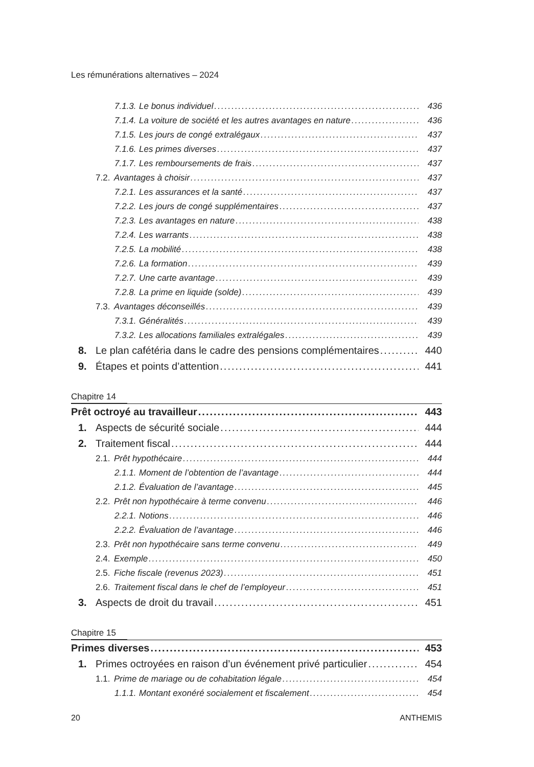Les rémunérations alternatives – 2024
7.1.3. Le bonus individuel 436
7.1.4. La voiture de société et les autres avantages en nature 436
7.1.5. Les jours de congé extralégaux 437
7.1.6. Les primes diverses 437
7.1.7. Les remboursements de frais 437
7.2. Avantages à choisir 437
7.2.1. Les assurances et la santé 437
7.2.2. Les jours de congé supplémentaires 437
7.2.3. Les avantages en nature 438
7.2.4. Les warrants 438
7.2.5. La mobilité 438
7.2.6. La formation 439
7.2.7. Une carte avantage 439
7.2.8. La prime en liquide (solde) 439
7.3. Avantages déconseillés 439
7.3.1. Généralités 439
7.3.2. Les allocations familiales extralégales 439
8. Le plan cafétéria dans le cadre des pensions complémentaires 440
9. Étapes et points d’attention 441
Chapitre 14
Prêt octroyé au travailleur 443
1. Aspects de sécurité sociale 444
2. Traitement fiscal 444
2.1. Prêt hypothécaire 444
2.1.1. Moment de l’obtention de l’avantage 444
2.1.2. Évaluation de l’avantage 445
2.2. Prêt non hypothécaire à terme convenu 446
2.2.1. Notions 446
2.2.2. Évaluation de l’avantage 446
2.3. Prêt non hypothécaire sans terme convenu 449
2.4. Exemple 450
2.5. Fiche fiscale (revenus 2023) 451
2.6. Traitement fiscal dans le chef de l’employeur 451
3. Aspects de droit du travail 451
Chapitre 15
Primes diverses 453
1. Primes octroyées en raison d’un événement privé particulier 454
1.1. Prime de mariage ou de cohabitation légale 454
1.1.1. Montant exonéré socialement et fiscalement 454
20 ANTHEMIS